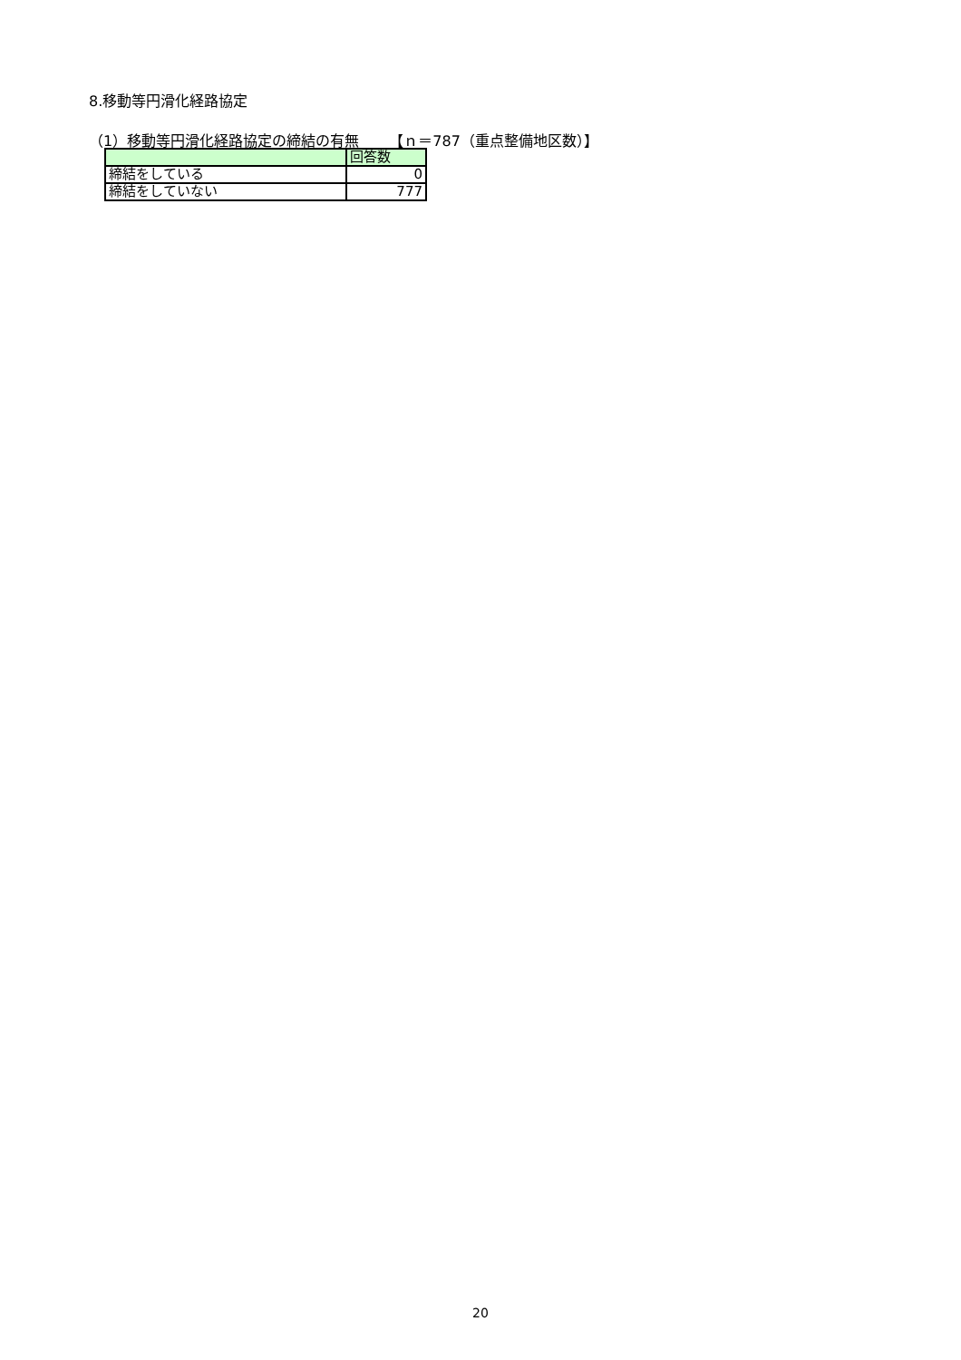8.移動等円滑化経路協定
（1）移動等円滑化経路協定の締結の有無 【ｎ＝787（重点整備地区数）】
| | 回答数 |
| --- | --- |
| 締結をしている | 0 |
| 締結をしていない | 777 |
20